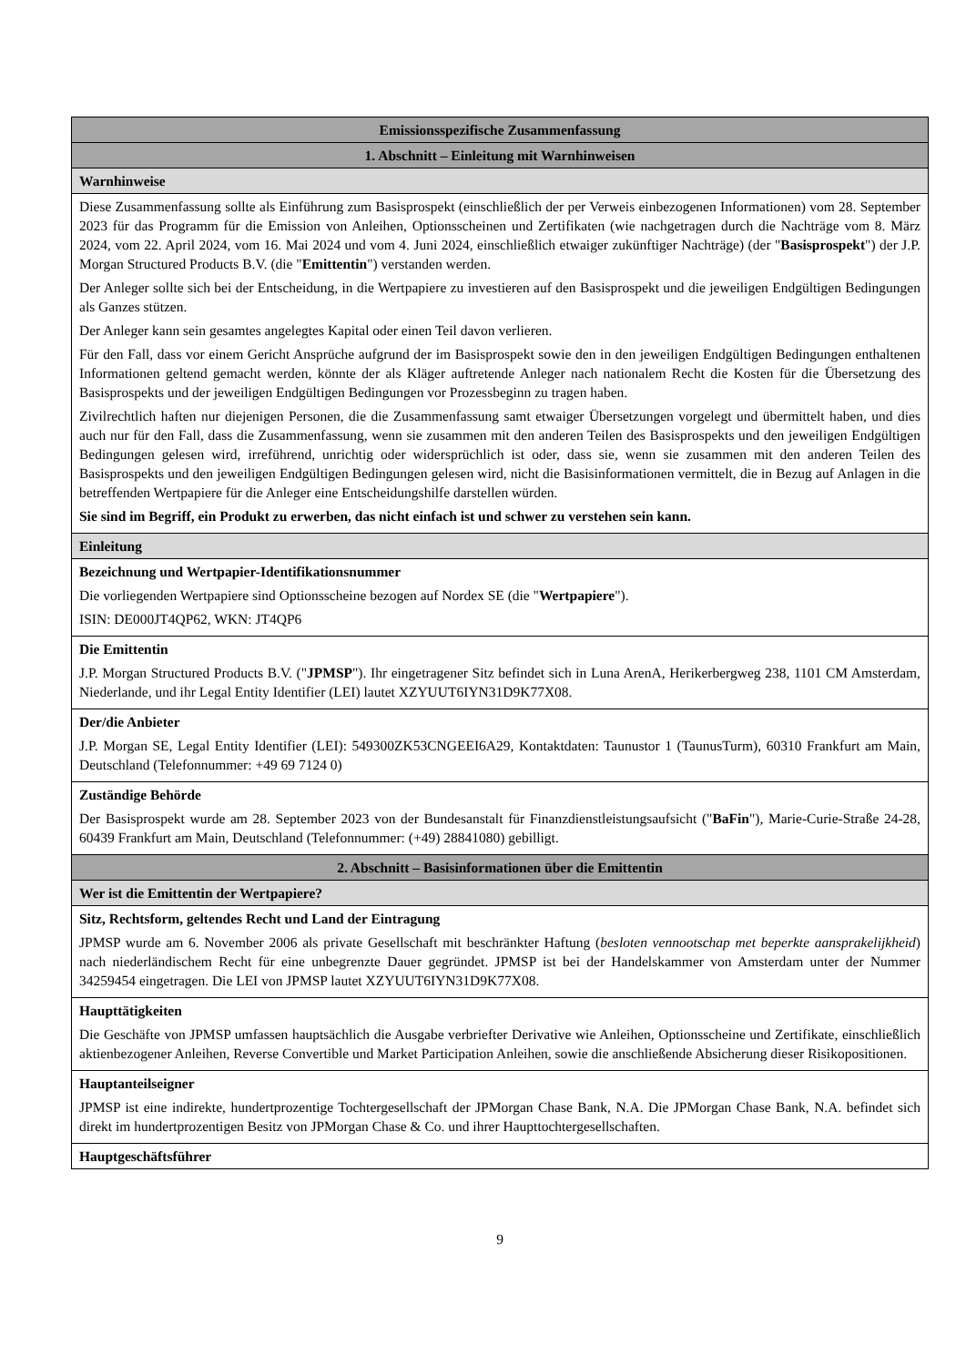| Emissionsspezifische Zusammenfassung |
| 1. Abschnitt – Einleitung mit Warnhinweisen |
| Warnhinweise |
| Diese Zusammenfassung sollte als Einführung zum Basisprospekt (einschließlich der per Verweis einbezogenen Informationen) vom 28. September 2023 für das Programm für die Emission von Anleihen, Optionsscheinen und Zertifikaten (wie nachgetragen durch die Nachträge vom 8. März 2024, vom 22. April 2024, vom 16. Mai 2024 und vom 4. Juni 2024, einschließlich etwaiger zukünftiger Nachträge) (der " Basisprospekt ") der J.P. Morgan Structured Products B.V. (die " Emittentin ") verstanden werden. Der Anleger sollte sich bei der Entscheidung, in die Wertpapiere zu investieren auf den Basisprospekt und die jeweiligen Endgültigen Bedingungen als Ganzes stützen. Der Anleger kann sein gesamtes angelegtes Kapital oder einen Teil davon verlieren. Für den Fall, dass vor einem Gericht Ansprüche aufgrund der im Basisprospekt sowie den in den jeweiligen Endgültigen Bedingungen enthaltenen Informationen geltend gemacht werden, könnte der als Kläger auftretende Anleger nach nationalem Recht die Kosten für die Übersetzung des Basisprospekts und der jeweiligen Endgültigen Bedingungen vor Prozessbeginn zu tragen haben. Zivilrechtlich haften nur diejenigen Personen, die die Zusammenfassung samt etwaiger Übersetzungen vorgelegt und übermittelt haben, und dies auch nur für den Fall, dass die Zusammenfassung, wenn sie zusammen mit den anderen Teilen des Basisprospekts und den jeweiligen Endgültigen Bedingungen gelesen wird, irreführend, unrichtig oder widersprüchlich ist oder, dass sie, wenn sie zusammen mit den anderen Teilen des Basisprospekts und den jeweiligen Endgültigen Bedingungen gelesen wird, nicht die Basisinformationen vermittelt, die in Bezug auf Anlagen in die betreffenden Wertpapiere für die Anleger eine Entscheidungshilfe darstellen würden. Sie sind im Begriff, ein Produkt zu erwerben, das nicht einfach ist und schwer zu verstehen sein kann. |
| Einleitung |
| Bezeichnung und Wertpapier-Identifikationsnummer Die vorliegenden Wertpapiere sind Optionsscheine bezogen auf Nordex SE (die " Wertpapiere "). ISIN: DE000JT4QP62, WKN: JT4QP6 |
| Die Emittentin J.P. Morgan Structured Products B.V. (" JPMSP "). Ihr eingetragener Sitz befindet sich in Luna ArenA, Herikerbergweg 238, 1101 CM Amsterdam, Niederlande, und ihr Legal Entity Identifier (LEI) lautet XZYUUT6IYN31D9K77X08. |
| Der/die Anbieter J.P. Morgan SE, Legal Entity Identifier (LEI): 549300ZK53CNGEEI6A29, Kontaktdaten: Taunustor 1 (TaunusTurm), 60310 Frankfurt am Main, Deutschland (Telefonnummer: +49 69 7124 0) |
| Zuständige Behörde Der Basisprospekt wurde am 28. September 2023 von der Bundesanstalt für Finanzdienstleistungsaufsicht (" BaFin "), Marie-Curie-Straße 24-28, 60439 Frankfurt am Main, Deutschland (Telefonnummer: (+49) 28841080) gebilligt. |
| 2. Abschnitt – Basisinformationen über die Emittentin |
| Wer ist die Emittentin der Wertpapiere? |
| Sitz, Rechtsform, geltendes Recht und Land der Eintragung JPMSP wurde am 6. November 2006 als private Gesellschaft mit beschränkter Haftung ( besloten vennootschap met beperkte aansprakelijkheid ) nach niederländischem Recht für eine unbegrenzte Dauer gegründet. JPMSP ist bei der Handelskammer von Amsterdam unter der Nummer 34259454 eingetragen. Die LEI von JPMSP lautet XZYUUT6IYN31D9K77X08. |
| Haupttätigkeiten Die Geschäfte von JPMSP umfassen hauptsächlich die Ausgabe verbriefter Derivative wie Anleihen, Optionsscheine und Zertifikate, einschließlich aktienbezogener Anleihen, Reverse Convertible und Market Participation Anleihen, sowie die anschließende Absicherung dieser Risikopositionen. |
| Hauptanteilseigner JPMSP ist eine indirekte, hundertprozentige Tochtergesellschaft der JPMorgan Chase Bank, N.A. Die JPMorgan Chase Bank, N.A. befindet sich direkt im hundertprozentigen Besitz von JPMorgan Chase & Co. und ihrer Haupttochtergesellschaften. |
| Hauptgeschäftsführer |
9